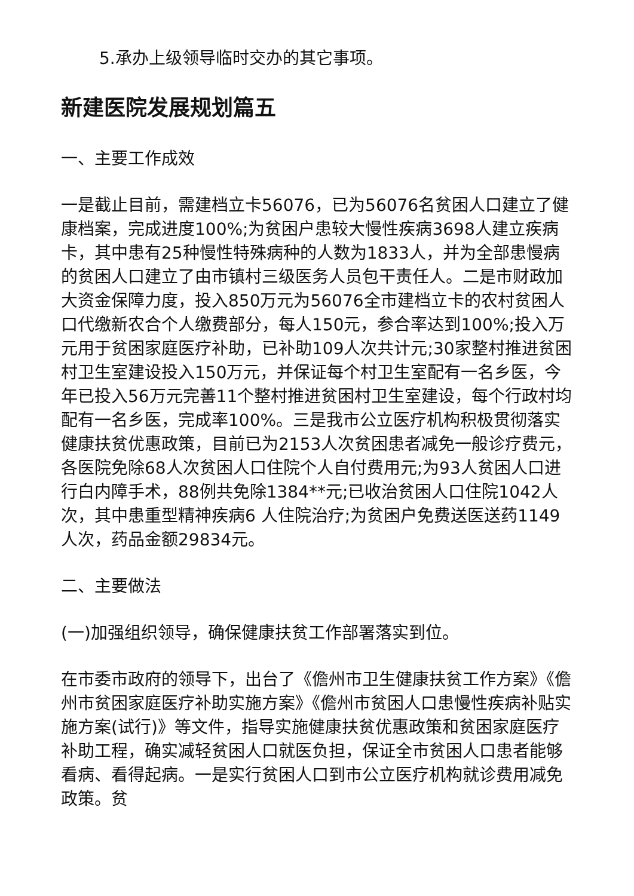5.承办上级领导临时交办的其它事项。
新建医院发展规划篇五
一、主要工作成效
一是截止目前，需建档立卡56076，已为56076名贫困人口建立了健康档案，完成进度100%;为贫困户患较大慢性疾病3698人建立疾病卡，其中患有25种慢性特殊病种的人数为1833人，并为全部患慢病的贫困人口建立了由市镇村三级医务人员包干责任人。二是市财政加大资金保障力度，投入850万元为56076全市建档立卡的农村贫困人口代缴新农合个人缴费部分，每人150元，参合率达到100%;投入万元用于贫困家庭医疗补助，已补助109人次共计元;30家整村推进贫困村卫生室建设投入150万元，并保证每个村卫生室配有一名乡医，今年已投入56万元完善11个整村推进贫困村卫生室建设，每个行政村均配有一名乡医，完成率100%。三是我市公立医疗机构积极贯彻落实健康扶贫优惠政策，目前已为2153人次贫困患者减免一般诊疗费元，各医院免除68人次贫困人口住院个人自付费用元;为93人贫困人口进行白内障手术，88例共免除1384**元;已收治贫困人口住院1042人次，其中患重型精神疾病6 人住院治疗;为贫困户免费送医送药1149人次，药品金额29834元。
二、主要做法
(一)加强组织领导，确保健康扶贫工作部署落实到位。
在市委市政府的领导下，出台了《儋州市卫生健康扶贫工作方案》《儋州市贫困家庭医疗补助实施方案》《儋州市贫困人口患慢性疾病补贴实施方案(试行)》等文件，指导实施健康扶贫优惠政策和贫困家庭医疗补助工程，确实减轻贫困人口就医负担，保证全市贫困人口患者能够看病、看得起病。一是实行贫困人口到市公立医疗机构就诊费用减免政策。贫